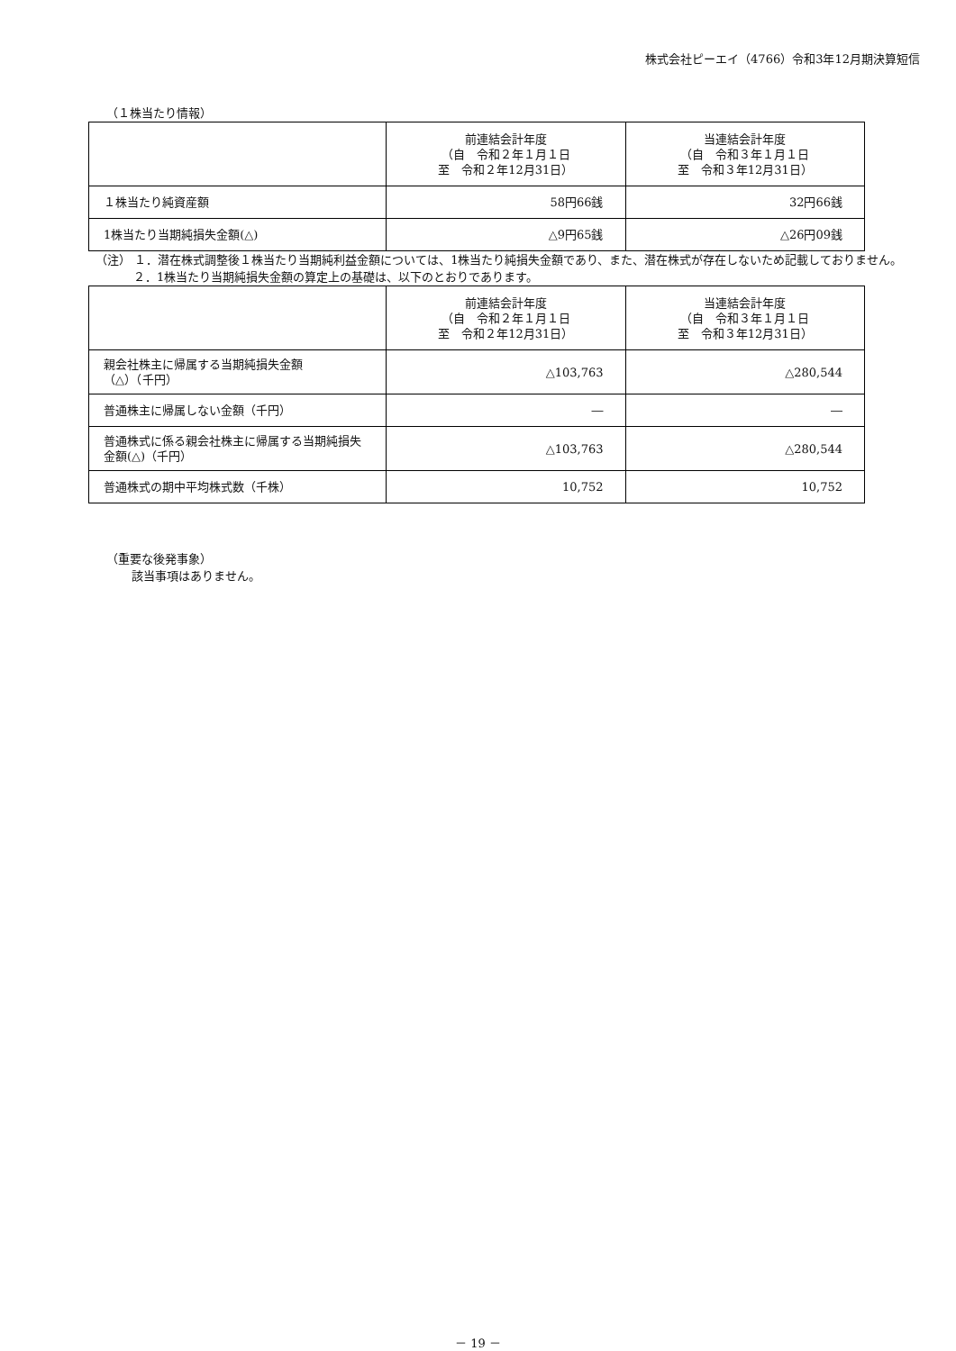株式会社ピーエイ（4766）令和3年12月期決算短信
（１株当たり情報）
| | 前連結会計年度 （自 令和２年１月１日 至 令和２年12月31日） | 当連結会計年度 （自 令和３年１月１日 至 令和３年12月31日） |
| --- | --- | --- |
| １株当たり純資産額 | 58円66銭 | 32円66銭 |
| 1株当たり当期純損失金額(△) | △9円65銭 | △26円09銭 |
（注） １．潜在株式調整後１株当たり当期純利益金額については、1株当たり純損失金額であり、また、潜在株式が存在しないため記載しておりません。
２．1株当たり当期純損失金額の算定上の基礎は、以下のとおりであります。
| | 前連結会計年度 （自 令和２年１月１日 至 令和２年12月31日） | 当連結会計年度 （自 令和３年１月１日 至 令和３年12月31日） |
| --- | --- | --- |
| 親会社株主に帰属する当期純損失金額 （△）（千円） | △103,763 | △280,544 |
| 普通株主に帰属しない金額（千円） | ― | ― |
| 普通株式に係る親会社株主に帰属する当期純損失金額(△)（千円） | △103,763 | △280,544 |
| 普通株式の期中平均株式数（千株） | 10,752 | 10,752 |
（重要な後発事象）
該当事項はありません。
－ 19 －